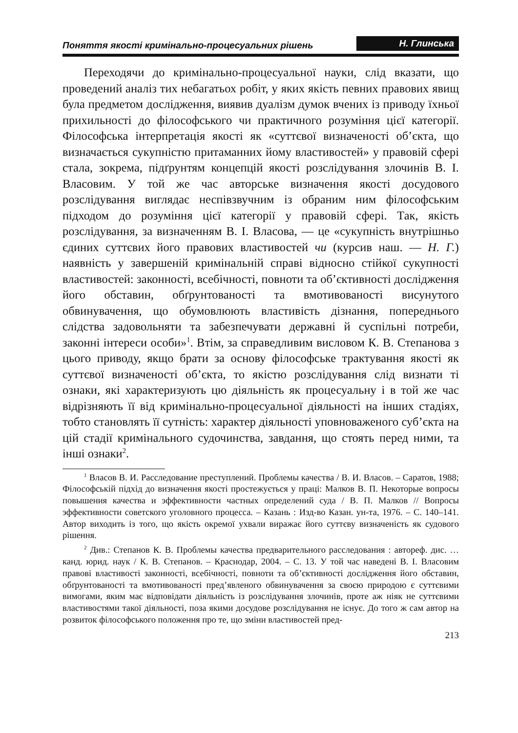Поняття якості кримінально-процесуальних рішень Н. Глинська
Переходячи до кримінально-процесуальної науки, слід вказати, що проведений аналіз тих небагатьох робіт, у яких якість певних правових явищ була предметом дослідження, виявив дуалізм думок вчених із приводу їхньої прихильності до філософського чи практичного розуміння цієї категорії. Філософська інтерпретація якості як «суттєвої визначеності об’єкта, що визначається сукупністю притаманних йому властивостей» у правовій сфері стала, зокрема, підґрунтям концепцій якості розслідування злочинів В. І. Власовим. У той же час авторське визначення якості досудового розслідування виглядає неспівзвучним із обраним ним філософським підходом до розуміння цієї категорії у правовій сфері. Так, якість розслідування, за визначенням В. І. Власова, — це «сукупність внутрішньо єдиних суттєвих його правових властивостей чи (курсив наш. — Н. Г.) наявність у завершеній кримінальній справі відносно стійкої сукупності властивостей: законності, всебічності, повноти та об’єктивності дослідження його обставин, обґрунтованості та вмотивованості висунутого обвинувачення, що обумовлюють властивість дізнання, попереднього слідства задовольняти та забезпечувати державні й суспільні потреби, законні інтереси особи»<sup>1</sup>. Втім, за справедливим висловом К. В. Степанова з цього приводу, якщо брати за основу філософське трактування якості як суттєвої визначеності об’єкта, то якістю розслідування слід визнати ті ознаки, які характеризують цю діяльність як процесуальну і в той же час відрізняють її від кримінально-процесуальної діяльності на інших стадіях, тобто становлять її сутність: характер діяльності уповноваженого суб’єкта на цій стадії кримінального судочинства, завдання, що стоять перед ними, та інші ознаки<sup>2</sup>.
<sup>1</sup> Власов В. И. Расследование преступлений. Проблемы качества / В. И. Власов. – Саратов, 1988; Філософській підхід до визначення якості простежується у праці: Малков В. П. Некоторые вопросы повышения качества и эффективности частных определений суда / В. П. Малков // Вопросы эффективности советского уголовного процесса. – Казань : Изд-во Казан. ун-та, 1976. – С. 140–141. Автор виходить із того, що якість окремої ухвали виражає його суттєву визначеність як судового рішення.
<sup>2</sup> Див.: Степанов К. В. Проблемы качества предварительного расследования : автореф. дис. … канд. юрид. наук / К. В. Степанов. – Краснодар, 2004. – С. 13. У той час наведені В. І. Власовим правові властивості законності, всебічності, повноти та об’єктивності дослідження його обставин, обґрунтованості та вмотивованості пред’явленого обвинувачення за своєю природою є суттєвими вимогами, яким має відповідати діяльність із розслідування злочинів, проте аж ніяк не суттєвими властивостями такої діяльності, поза якими досудове розслідування не існує. До того ж сам автор на розвиток філософського положення про те, що зміни властивостей пред-
213